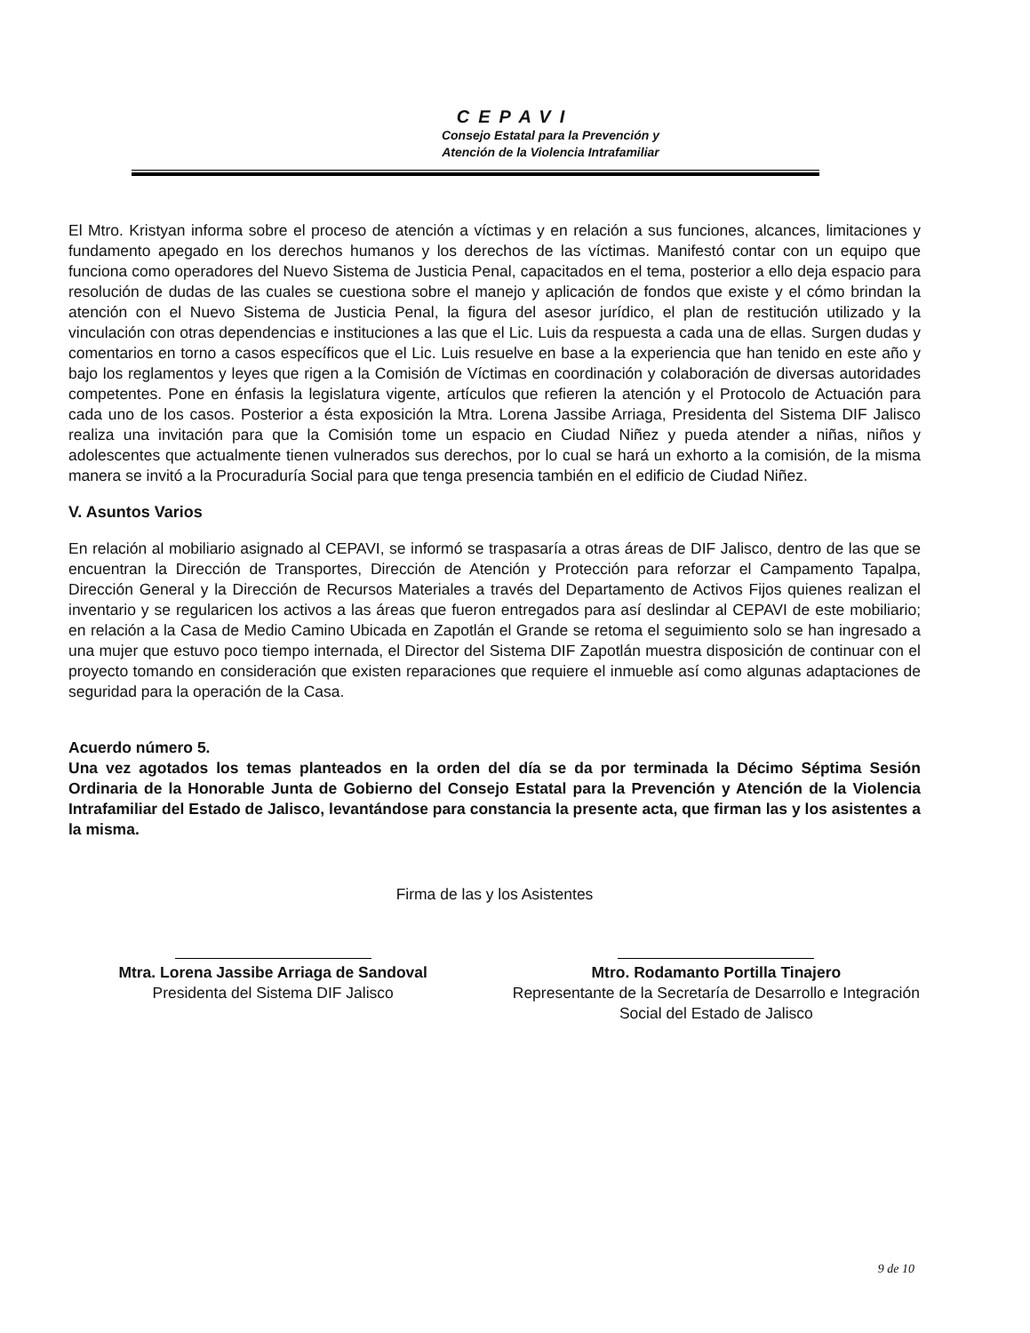CEPAVI
Consejo Estatal para la Prevención y
Atención de la Violencia Intrafamiliar
El Mtro. Kristyan informa sobre el proceso de atención a víctimas y en relación a sus funciones, alcances, limitaciones y fundamento apegado en los derechos humanos y los derechos de las víctimas. Manifestó contar con un equipo que funciona como operadores del Nuevo Sistema de Justicia Penal, capacitados en el tema, posterior a ello deja espacio para resolución de dudas de las cuales se cuestiona sobre el manejo y aplicación de fondos que existe y el cómo brindan la atención con el Nuevo Sistema de Justicia Penal, la figura del asesor jurídico, el plan de restitución utilizado y la vinculación con otras dependencias e instituciones a las que el Lic. Luis da respuesta a cada una de ellas. Surgen dudas y comentarios en torno a casos específicos que el Lic. Luis resuelve en base a la experiencia que han tenido en este año y bajo los reglamentos y leyes que rigen a la Comisión de Víctimas en coordinación y colaboración de diversas autoridades competentes. Pone en énfasis la legislatura vigente, artículos que refieren la atención y el Protocolo de Actuación para cada uno de los casos. Posterior a ésta exposición la Mtra. Lorena Jassibe Arriaga, Presidenta del Sistema DIF Jalisco realiza una invitación para que la Comisión tome un espacio en Ciudad Niñez y pueda atender a niñas, niños y adolescentes que actualmente tienen vulnerados sus derechos, por lo cual se hará un exhorto a la comisión, de la misma manera se invitó a la Procuraduría Social para que tenga presencia también en el edificio de Ciudad Niñez.
V. Asuntos Varios
En relación al mobiliario asignado al CEPAVI, se informó se traspasaría a otras áreas de DIF Jalisco, dentro de las que se encuentran la Dirección de Transportes, Dirección de Atención y Protección para reforzar el Campamento Tapalpa, Dirección General y la Dirección de Recursos Materiales a través del Departamento de Activos Fijos quienes realizan el inventario y se regularicen los activos a las áreas que fueron entregados para así deslindar al CEPAVI de este mobiliario; en relación a la Casa de Medio Camino Ubicada en Zapotlán el Grande se retoma el seguimiento solo se han ingresado a una mujer que estuvo poco tiempo internada, el Director del Sistema DIF Zapotlán muestra disposición de continuar con el proyecto tomando en consideración que existen reparaciones que requiere el inmueble así como algunas adaptaciones de seguridad para la operación de la Casa.
Acuerdo número 5.
Una vez agotados los temas planteados en la orden del día se da por terminada la Décimo Séptima Sesión Ordinaria de la Honorable Junta de Gobierno del Consejo Estatal para la Prevención y Atención de la Violencia Intrafamiliar del Estado de Jalisco, levantándose para constancia la presente acta, que firman las y los asistentes a la misma.
Firma de las y los Asistentes
Mtra. Lorena Jassibe Arriaga de Sandoval
Presidenta del Sistema DIF Jalisco
Mtro. Rodamanto Portilla Tinajero
Representante de la Secretaría de Desarrollo e Integración Social del Estado de Jalisco
9 de 10